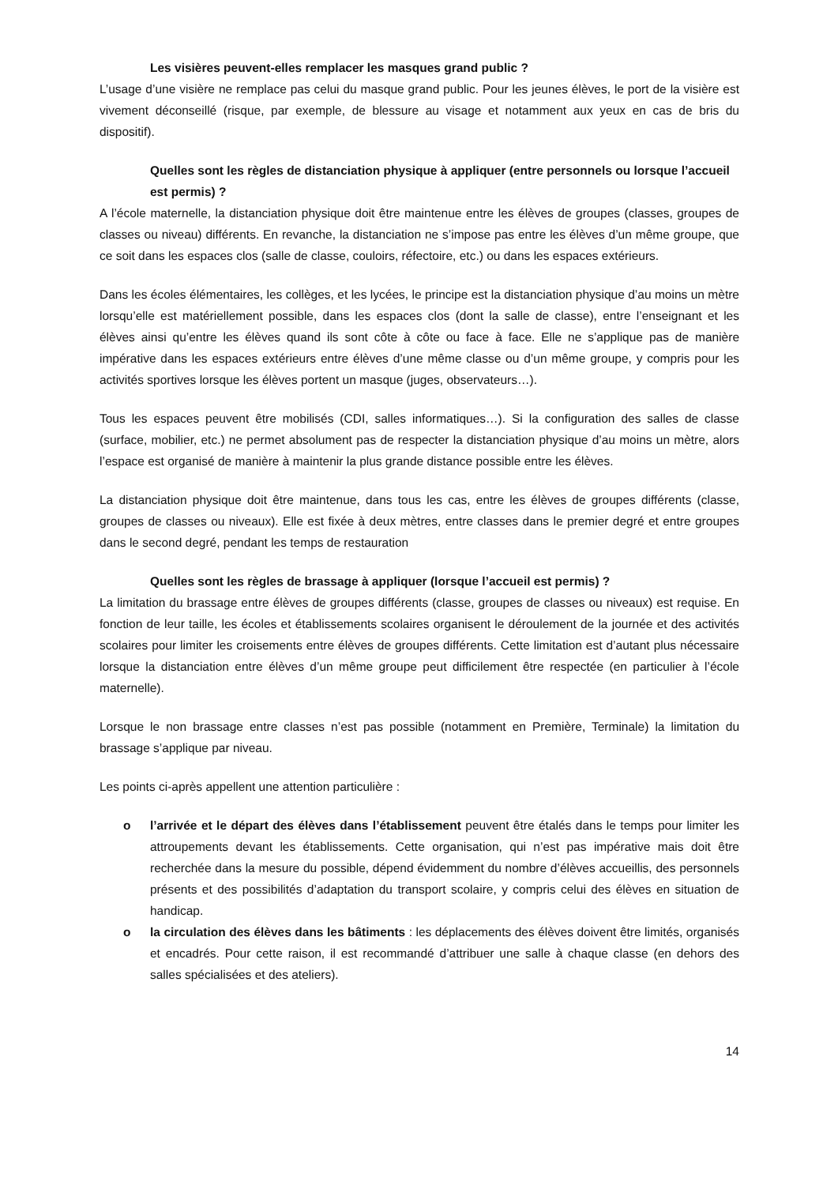Les visières peuvent-elles remplacer les masques grand public ?
L’usage d’une visière ne remplace pas celui du masque grand public. Pour les jeunes élèves, le port de la visière est vivement déconseillé (risque, par exemple, de blessure au visage et notamment aux yeux en cas de bris du dispositif).
Quelles sont les règles de distanciation physique à appliquer (entre personnels ou lorsque l’accueil est permis) ?
A l’école maternelle, la distanciation physique doit être maintenue entre les élèves de groupes (classes, groupes de classes ou niveau) différents. En revanche, la distanciation ne s’impose pas entre les élèves d’un même groupe, que ce soit dans les espaces clos (salle de classe, couloirs, réfectoire, etc.) ou dans les espaces extérieurs.
Dans les écoles élémentaires, les collèges, et les lycées, le principe est la distanciation physique d’au moins un mètre lorsqu’elle est matériellement possible, dans les espaces clos (dont la salle de classe), entre l’enseignant et les élèves ainsi qu’entre les élèves quand ils sont côte à côte ou face à face. Elle ne s’applique pas de manière impérative dans les espaces extérieurs entre élèves d’une même classe ou d’un même groupe, y compris pour les activités sportives lorsque les élèves portent un masque (juges, observateurs…).
Tous les espaces peuvent être mobilisés (CDI, salles informatiques…). Si la configuration des salles de classe (surface, mobilier, etc.) ne permet absolument pas de respecter la distanciation physique d’au moins un mètre, alors l’espace est organisé de manière à maintenir la plus grande distance possible entre les élèves.
La distanciation physique doit être maintenue, dans tous les cas, entre les élèves de groupes différents (classe, groupes de classes ou niveaux). Elle est fixée à deux mètres, entre classes dans le premier degré et entre groupes dans le second degré, pendant les temps de restauration
Quelles sont les règles de brassage à appliquer (lorsque l’accueil est permis) ?
La limitation du brassage entre élèves de groupes différents (classe, groupes de classes ou niveaux) est requise. En fonction de leur taille, les écoles et établissements scolaires organisent le déroulement de la journée et des activités scolaires pour limiter les croisements entre élèves de groupes différents. Cette limitation est d’autant plus nécessaire lorsque la distanciation entre élèves d’un même groupe peut difficilement être respectée (en particulier à l’école maternelle).
Lorsque le non brassage entre classes n’est pas possible (notamment en Première, Terminale) la limitation du brassage s’applique par niveau.
Les points ci-après appellent une attention particulière :
o l’arrivée et le départ des élèves dans l’établissement peuvent être étalés dans le temps pour limiter les attroupements devant les établissements. Cette organisation, qui n’est pas impérative mais doit être recherchée dans la mesure du possible, dépend évidemment du nombre d’élèves accueillis, des personnels présents et des possibilités d’adaptation du transport scolaire, y compris celui des élèves en situation de handicap.
o la circulation des élèves dans les bâtiments : les déplacements des élèves doivent être limités, organisés et encadrés. Pour cette raison, il est recommandé d’attribuer une salle à chaque classe (en dehors des salles spécialisées et des ateliers).
14